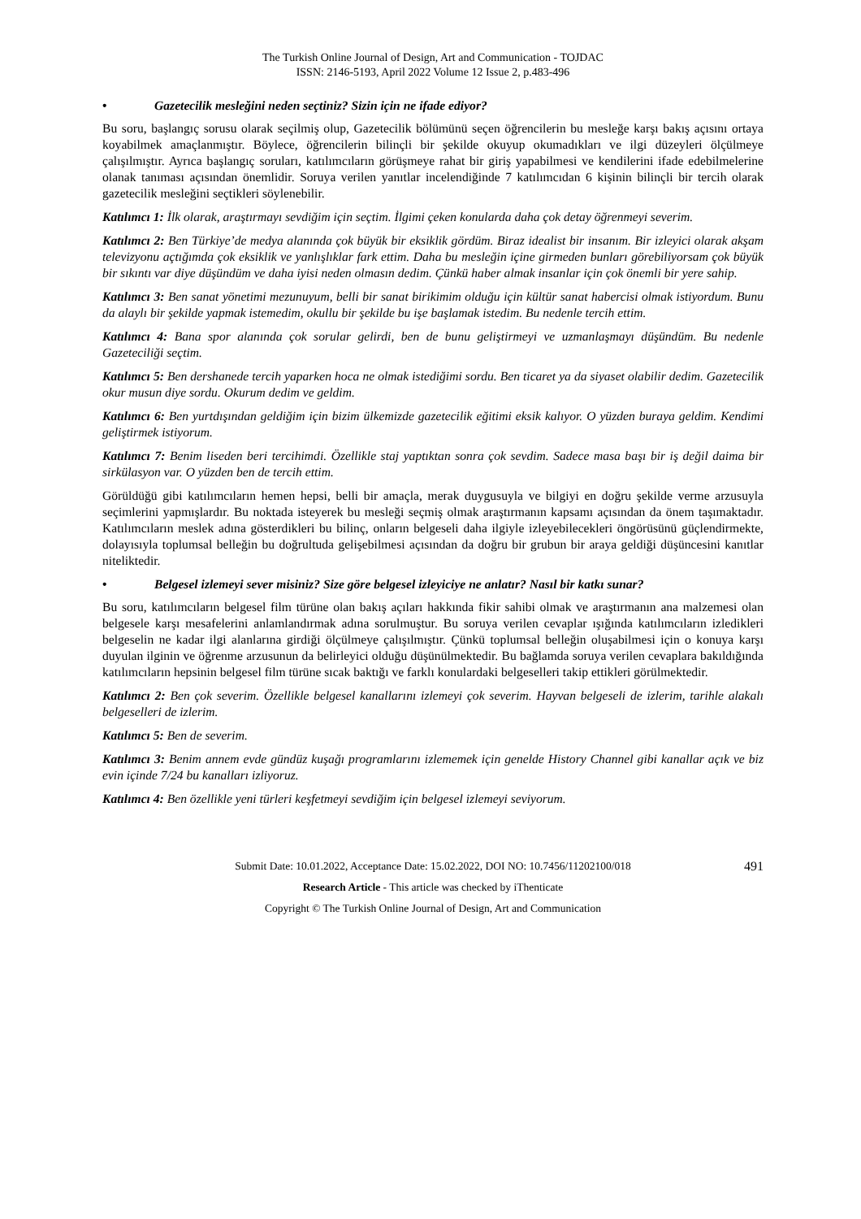The Turkish Online Journal of Design, Art and Communication - TOJDAC
ISSN: 2146-5193, April 2022 Volume 12 Issue 2, p.483-496
• Gazetecilik mesleğini neden seçtiniz? Sizin için ne ifade ediyor?
Bu soru, başlangıç sorusu olarak seçilmiş olup, Gazetecilik bölümünü seçen öğrencilerin bu mesleğe karşı bakış açısını ortaya koyabilmek amaçlanmıştır. Böylece, öğrencilerin bilinçli bir şekilde okuyup okumadıkları ve ilgi düzeyleri ölçülmeye çalışılmıştır. Ayrıca başlangıç soruları, katılımcıların görüşmeye rahat bir giriş yapabilmesi ve kendilerini ifade edebilmelerine olanak tanıması açısından önemlidir. Soruya verilen yanıtlar incelendiğinde 7 katılımcıdan 6 kişinin bilinçli bir tercih olarak gazetecilik mesleğini seçtikleri söylenebilir.
Katılımcı 1: İlk olarak, araştırmayı sevdiğim için seçtim. İlgimi çeken konularda daha çok detay öğrenmeyi severim.
Katılımcı 2: Ben Türkiye’de medya alanında çok büyük bir eksiklik gördüm. Biraz idealist bir insanım. Bir izleyici olarak akşam televizyonu açtığımda çok eksiklik ve yanlışlıklar fark ettim. Daha bu mesleğin içine girmeden bunları görebiliyorsam çok büyük bir sıkıntı var diye düşündüm ve daha iyisi neden olmasın dedim. Çünkü haber almak insanlar için çok önemli bir yere sahip.
Katılımcı 3: Ben sanat yönetimi mezunuyum, belli bir sanat birikimim olduğu için kültür sanat habercisi olmak istiyordum. Bunu da alaylı bir şekilde yapmak istemedim, okullu bir şekilde bu işe başlamak istedim. Bu nedenle tercih ettim.
Katılımcı 4: Bana spor alanında çok sorular gelirdi, ben de bunu geliştirmeyi ve uzmanlaşmayı düşündüm. Bu nedenle Gazeteciliği seçtim.
Katılımcı 5: Ben dershanede tercih yaparken hoca ne olmak istediğimi sordu. Ben ticaret ya da siyaset olabilir dedim. Gazetecilik okur musun diye sordu. Okurum dedim ve geldim.
Katılımcı 6: Ben yurtdışından geldiğim için bizim ülkemizde gazetecilik eğitimi eksik kalıyor. O yüzden buraya geldim. Kendimi geliştirmek istiyorum.
Katılımcı 7: Benim liseden beri tercihimdi. Özellikle staj yaptıktan sonra çok sevdim. Sadece masa başı bir iş değil daima bir sirkülasyon var. O yüzden ben de tercih ettim.
Görüldüğü gibi katılımcıların hemen hepsi, belli bir amaçla, merak duygusuyla ve bilgiyi en doğru şekilde verme arzusuyla seçimlerini yapmışlardır. Bu noktada isteyerek bu mesleği seçmiş olmak araştırmanın kapsamı açısından da önem taşımaktadır. Katılımcıların meslek adına gösterdikleri bu bilinç, onların belgeseli daha ilgiyle izleyebilecekleri öngörüsünü güçlendirmekte, dolayısıyla toplumsal belleğin bu doğrultuda gelişebilmesi açısından da doğru bir grubun bir araya geldiği düşüncesini kanıtlar niteliktedir.
• Belgesel izlemeyi sever misiniz? Size göre belgesel izleyiciye ne anlatır? Nasıl bir katkı sunar?
Bu soru, katılımcıların belgesel film türüne olan bakış açıları hakkında fikir sahibi olmak ve araştırmanın ana malzemesi olan belgesele karşı mesafelerini anlamlandırmak adına sorulmuştur. Bu soruya verilen cevaplar ışığında katılımcıların izledikleri belgeselin ne kadar ilgi alanlarına girdiği ölçülmeye çalışılmıştır. Çünkü toplumsal belleğin oluşabilmesi için o konuya karşı duyulan ilginin ve öğrenme arzusunun da belirleyici olduğu düşünülmektedir. Bu bağlamda soruya verilen cevaplara bakıldığında katılımcıların hepsinin belgesel film türüne sıcak baktığı ve farklı konulardaki belgeselleri takip ettikleri görülmektedir.
Katılımcı 2: Ben çok severim. Özellikle belgesel kanallarını izlemeyi çok severim. Hayvan belgeseli de izlerim, tarihle alakalı belgeselleri de izlerim.
Katılımcı 5: Ben de severim.
Katılımcı 3: Benim annem evde gündüz kuşağı programlarını izlememek için genelde History Channel gibi kanallar açık ve biz evin içinde 7/24 bu kanalları izliyoruz.
Katılımcı 4: Ben özellikle yeni türleri keşfetmeyi sevdiğim için belgesel izlemeyi seviyorum.
491 Submit Date: 10.01.2022, Acceptance Date: 15.02.2022, DOI NO: 10.7456/11202100/018
Research Article - This article was checked by iThenticate
Copyright © The Turkish Online Journal of Design, Art and Communication